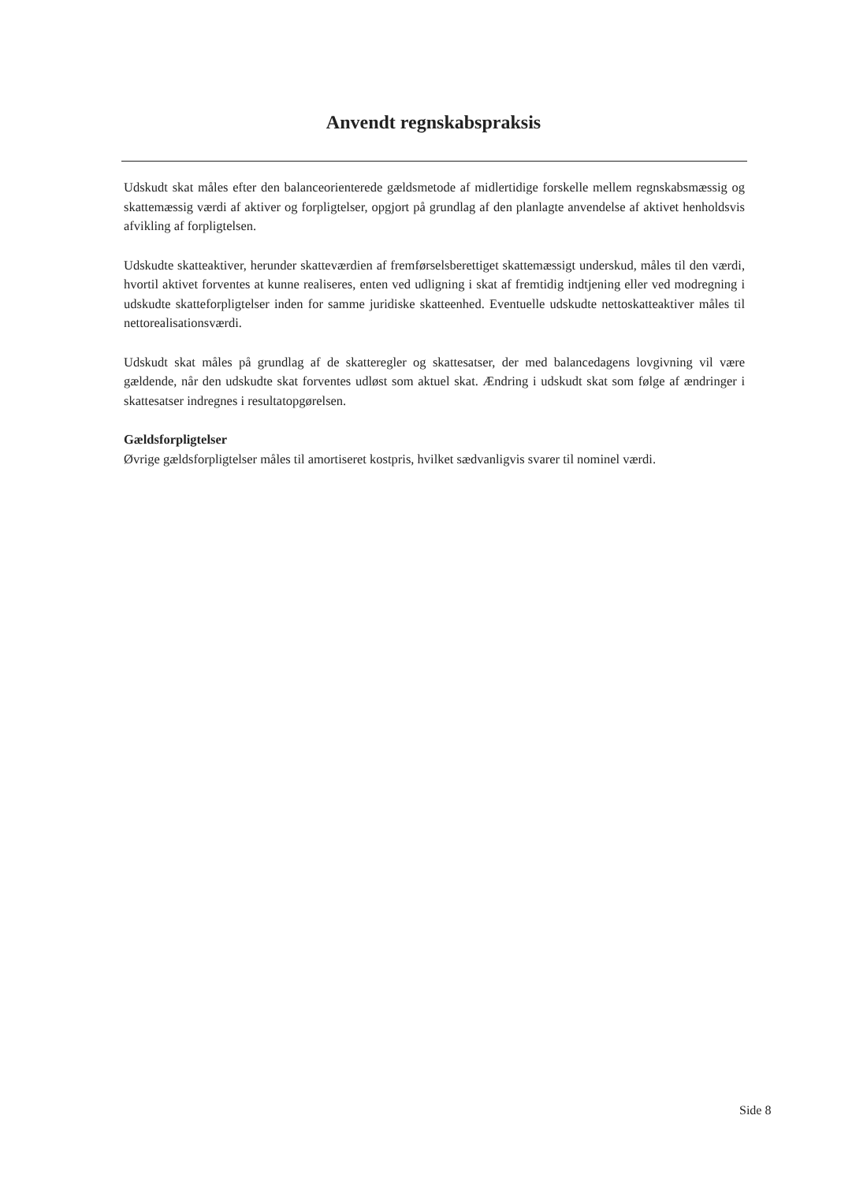Anvendt regnskabspraksis
Udskudt skat måles efter den balanceorienterede gældsmetode af midlertidige forskelle mellem regnskabsmæssig og skattemæssig værdi af aktiver og forpligtelser, opgjort på grundlag af den planlagte anvendelse af aktivet henholdsvis afvikling af forpligtelsen.
Udskudte skatteaktiver, herunder skatteværdien af fremførselsberettiget skattemæssigt underskud, måles til den værdi, hvortil aktivet forventes at kunne realiseres, enten ved udligning i skat af fremtidig indtjening eller ved modregning i udskudte skatteforpligtelser inden for samme juridiske skatteenhed. Eventuelle udskudte nettoskatteaktiver måles til nettorealisationsværdi.
Udskudt skat måles på grundlag af de skatteregler og skattesatser, der med balancedagens lovgivning vil være gældende, når den udskudte skat forventes udløst som aktuel skat. Ændring i udskudt skat som følge af ændringer i skattesatser indregnes i resultatopgørelsen.
Gældsforpligtelser
Øvrige gældsforpligtelser måles til amortiseret kostpris, hvilket sædvanligvis svarer til nominel værdi.
Side 8